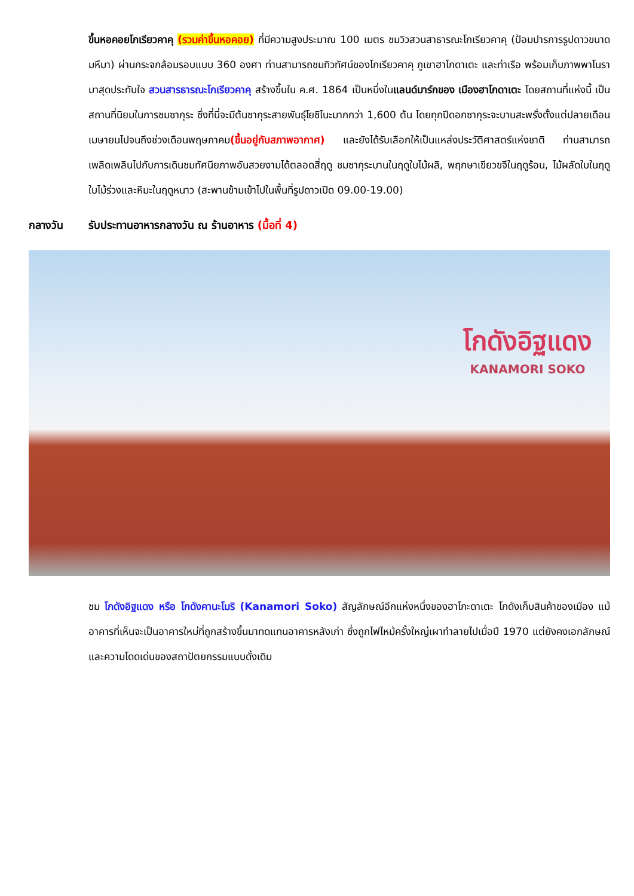ขึ้นหอคอยโกเรียวคาคุ (รวมค่าขึ้นหอคอย) ที่มีความสูงประมาณ 100 เมตร ชมวิวสวนสาธารณะโกเรียวคาคุ (ป้อมปารการรูปดาวขนาดมหึมา) ผ่านกระจกล้อมรอบแบบ 360 องศา ท่านสามารถชมทิวทัศน์ของโกเรียวคาคุ ภูเขาฮาโกดาเตะ และท่าเรือ พร้อมเก็บภาพพาโนรามาสุดประทับใจ สวนสารธารณะโกเรียวคาคุ สร้างขึ้นใน ค.ศ. 1864 เป็นหนึ่งในแลนด์มาร์กของ เมืองฮาโกดาเตะ โดยสถานที่แห่งนี้ เป็นสถานที่นิยมในการชมซากุระ ซึ่งที่นี่จะมีต้นซากุระสายพันธุ์โยชิโนะมากกว่า 1,600 ต้น โดยทุกปีดอกซากุระจะบานสะพรั่งตั้งแต่ปลายเดือนเมษายนไปจนถึงช่วงเดือนพฤษภาคม(ขึ้นอยู่กับสภาพอากาศ) และยังได้รับเลือกให้เป็นแหล่งประวัติศาสตร์แห่งชาติ ท่านสามารถเพลิดเพลินไปกับการเดินชมทัศนียภาพอันสวยงามได้ตลอดสี่ฤดู ชมซากุระบานในฤดูใบไม้ผลิ, พฤกษาเขียวขจีในฤดูร้อน, ไม้ผลัดใบในฤดูใบไม้ร่วงและหิมะในฤดูหนาว (สะพานข้ามเข้าไปในพื้นที่รูปดาวเปิด 09.00-19.00)
กลางวัน รับประทานอาหารกลางวัน ณ ร้านอาหาร (มื้อที่ 4)
โกดังอิฐแดง
KANAMORI SOKO
ชม โกดังอิฐแดง หรือ โกดังคานะโมริ (Kanamori Soko) สัญลักษณ์อีกแห่งหนึ่งของฮาโกะดาเตะ โกดังเก็บสินค้าของเมือง แม้อาคารที่เห็นจะเป็นอาคารใหม่ที่ถูกสร้างขึ้นมาทดแทนอาคารหลังเก่า ซึ่งถูกไฟไหม้ครั้งใหญ่เผาทำลายไปเมื่อปี 1970 แต่ยังคงเอกลักษณ์และความโดดเด่นของสถาปัตยกรรมแบบดั้งเดิม